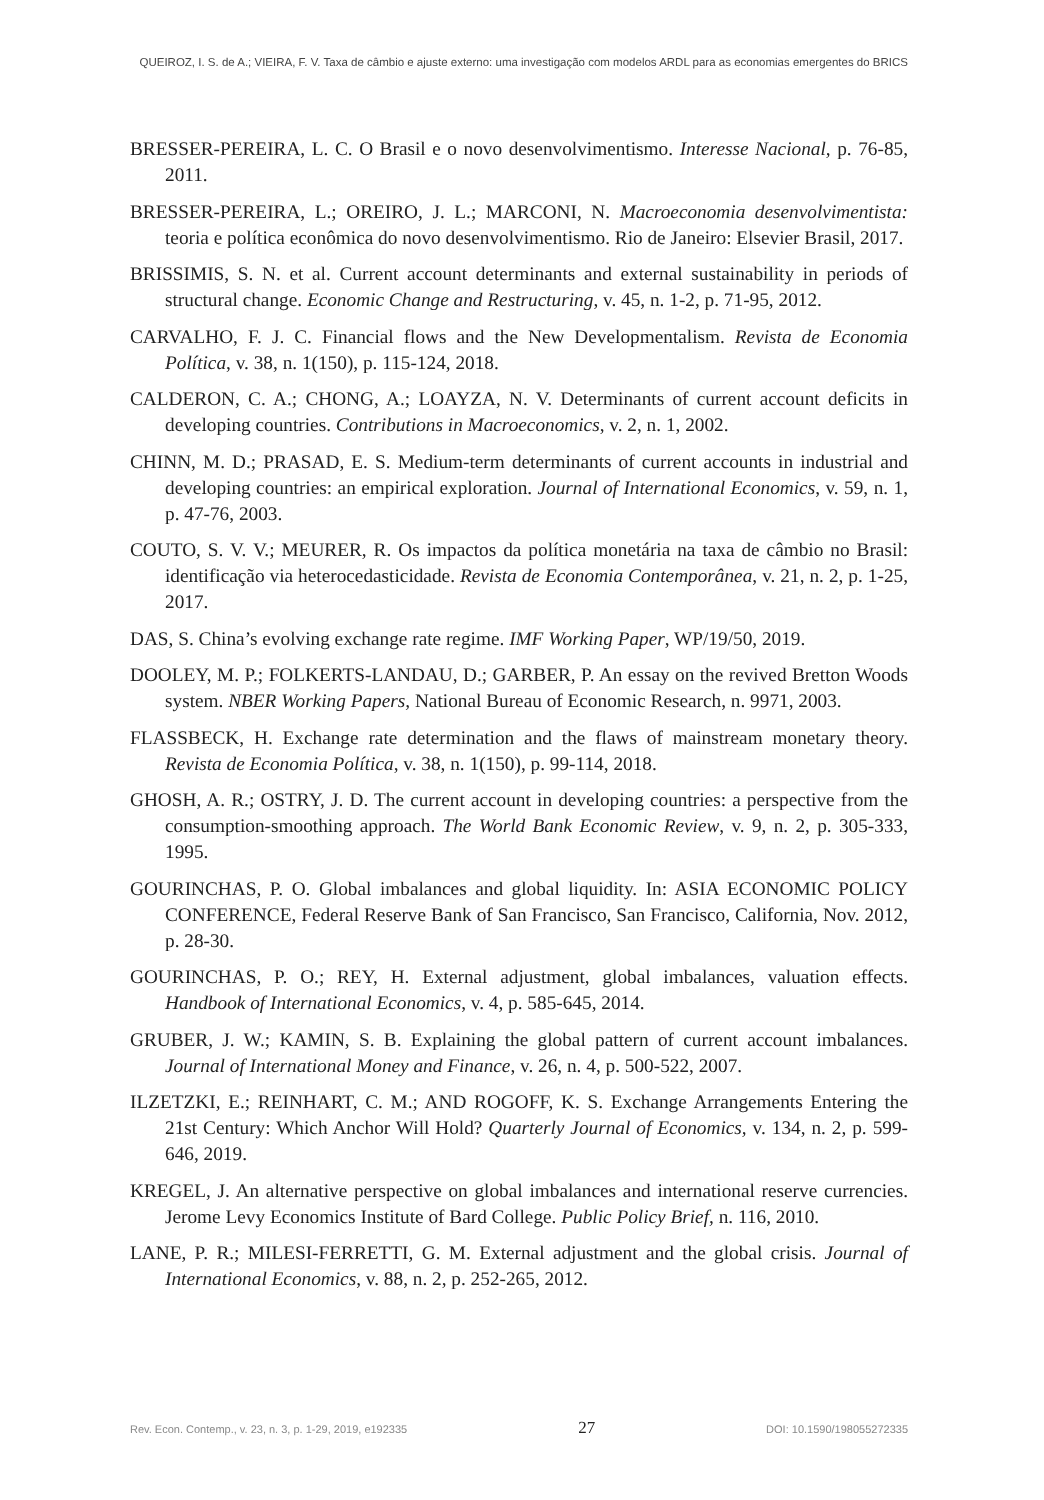QUEIROZ, I. S. de A.; VIEIRA, F. V. Taxa de câmbio e ajuste externo: uma investigação com modelos ARDL para as economias emergentes do BRICS
BRESSER-PEREIRA, L. C. O Brasil e o novo desenvolvimentismo. Interesse Nacional, p. 76-85, 2011.
BRESSER-PEREIRA, L.; OREIRO, J. L.; MARCONI, N. Macroeconomia desenvolvimentista: teoria e política econômica do novo desenvolvimentismo. Rio de Janeiro: Elsevier Brasil, 2017.
BRISSIMIS, S. N. et al. Current account determinants and external sustainability in periods of structural change. Economic Change and Restructuring, v. 45, n. 1-2, p. 71-95, 2012.
CARVALHO, F. J. C. Financial flows and the New Developmentalism. Revista de Economia Política, v. 38, n. 1(150), p. 115-124, 2018.
CALDERON, C. A.; CHONG, A.; LOAYZA, N. V. Determinants of current account deficits in developing countries. Contributions in Macroeconomics, v. 2, n. 1, 2002.
CHINN, M. D.; PRASAD, E. S. Medium-term determinants of current accounts in industrial and developing countries: an empirical exploration. Journal of International Economics, v. 59, n. 1, p. 47-76, 2003.
COUTO, S. V. V.; MEURER, R. Os impactos da política monetária na taxa de câmbio no Brasil: identificação via heterocedasticidade. Revista de Economia Contemporânea, v. 21, n. 2, p. 1-25, 2017.
DAS, S. China’s evolving exchange rate regime. IMF Working Paper, WP/19/50, 2019.
DOOLEY, M. P.; FOLKERTS-LANDAU, D.; GARBER, P. An essay on the revived Bretton Woods system. NBER Working Papers, National Bureau of Economic Research, n. 9971, 2003.
FLASSBECK, H. Exchange rate determination and the flaws of mainstream monetary theory. Revista de Economia Política, v. 38, n. 1(150), p. 99-114, 2018.
GHOSH, A. R.; OSTRY, J. D. The current account in developing countries: a perspective from the consumption-smoothing approach. The World Bank Economic Review, v. 9, n. 2, p. 305-333, 1995.
GOURINCHAS, P. O. Global imbalances and global liquidity. In: ASIA ECONOMIC POLICY CONFERENCE, Federal Reserve Bank of San Francisco, San Francisco, California, Nov. 2012, p. 28-30.
GOURINCHAS, P. O.; REY, H. External adjustment, global imbalances, valuation effects. Handbook of International Economics, v. 4, p. 585-645, 2014.
GRUBER, J. W.; KAMIN, S. B. Explaining the global pattern of current account imbalances. Journal of International Money and Finance, v. 26, n. 4, p. 500-522, 2007.
ILZETZKI, E.; REINHART, C. M.; AND ROGOFF, K. S. Exchange Arrangements Entering the 21st Century: Which Anchor Will Hold? Quarterly Journal of Economics, v. 134, n. 2, p. 599-646, 2019.
KREGEL, J. An alternative perspective on global imbalances and international reserve currencies. Jerome Levy Economics Institute of Bard College. Public Policy Brief, n. 116, 2010.
LANE, P. R.; MILESI-FERRETTI, G. M. External adjustment and the global crisis. Journal of International Economics, v. 88, n. 2, p. 252-265, 2012.
Rev. Econ. Contemp., v. 23, n. 3, p. 1-29, 2019, e192335 27 DOI: 10.1590/198055272335